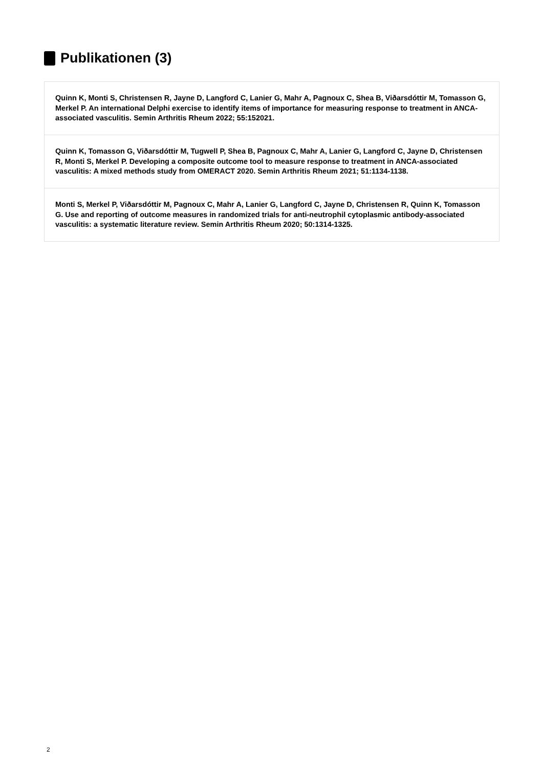Publikationen (3)
Quinn K, Monti S, Christensen R, Jayne D, Langford C, Lanier G, Mahr A, Pagnoux C, Shea B, Viðarsdóttir M, Tomasson G, Merkel P. An international Delphi exercise to identify items of importance for measuring response to treatment in ANCA-associated vasculitis. Semin Arthritis Rheum 2022; 55:152021.
Quinn K, Tomasson G, Viðarsdóttir M, Tugwell P, Shea B, Pagnoux C, Mahr A, Lanier G, Langford C, Jayne D, Christensen R, Monti S, Merkel P. Developing a composite outcome tool to measure response to treatment in ANCA-associated vasculitis: A mixed methods study from OMERACT 2020. Semin Arthritis Rheum 2021; 51:1134-1138.
Monti S, Merkel P, Viðarsdóttir M, Pagnoux C, Mahr A, Lanier G, Langford C, Jayne D, Christensen R, Quinn K, Tomasson G. Use and reporting of outcome measures in randomized trials for anti-neutrophil cytoplasmic antibody-associated vasculitis: a systematic literature review. Semin Arthritis Rheum 2020; 50:1314-1325.
2